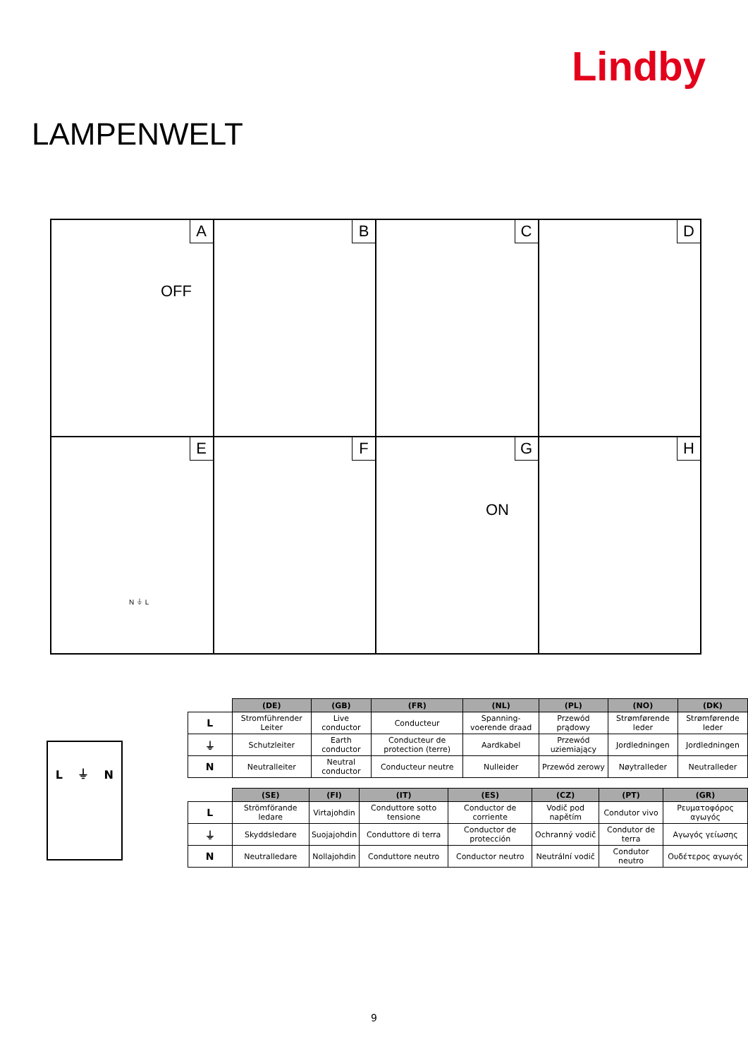LAMPENWELT
Lindby
A
OFF
B
C
D
E
N ⏚ L
F
G
ON
H
L ⏚ N
| | (DE) | (GB) | (FR) | (NL) | (PL) | (NO) | (DK) |
| --- | --- | --- | --- | --- | --- | --- | --- |
| L | Stromführender Leiter | Live conductor | Conducteur | Spanning-voerende draad | Przewód prądowy | Strømførende leder | Strømførende leder |
| ⏚ | Schutzleiter | Earth conductor | Conducteur de protection (terre) | Aardkabel | Przewód uziemiający | Jordledningen | Jordledningen |
| N | Neutralleiter | Neutral conductor | Conducteur neutre | Nulleider | Przewód zerowy | Nøytralleder | Neutralleder |
| | (SE) | (FI) | (IT) | (ES) | (CZ) | (PT) | (GR) |
| --- | --- | --- | --- | --- | --- | --- | --- |
| L | Strömförande ledare | Virtajohdin | Conduttore sotto tensione | Conductor de corriente | Vodič pod napětím | Condutor vivo | Ρευματοφόρος αγωγός |
| ⏚ | Skyddsledare | Suojajohdin | Conduttore di terra | Conductor de protección | Ochranný vodič | Condutor de terra | Αγωγός γείωσης |
| N | Neutralledare | Nollajohdin | Conduttore neutro | Conductor neutro | Neutrální vodič | Condutor neutro | Ουδέτερος αγωγός |
9